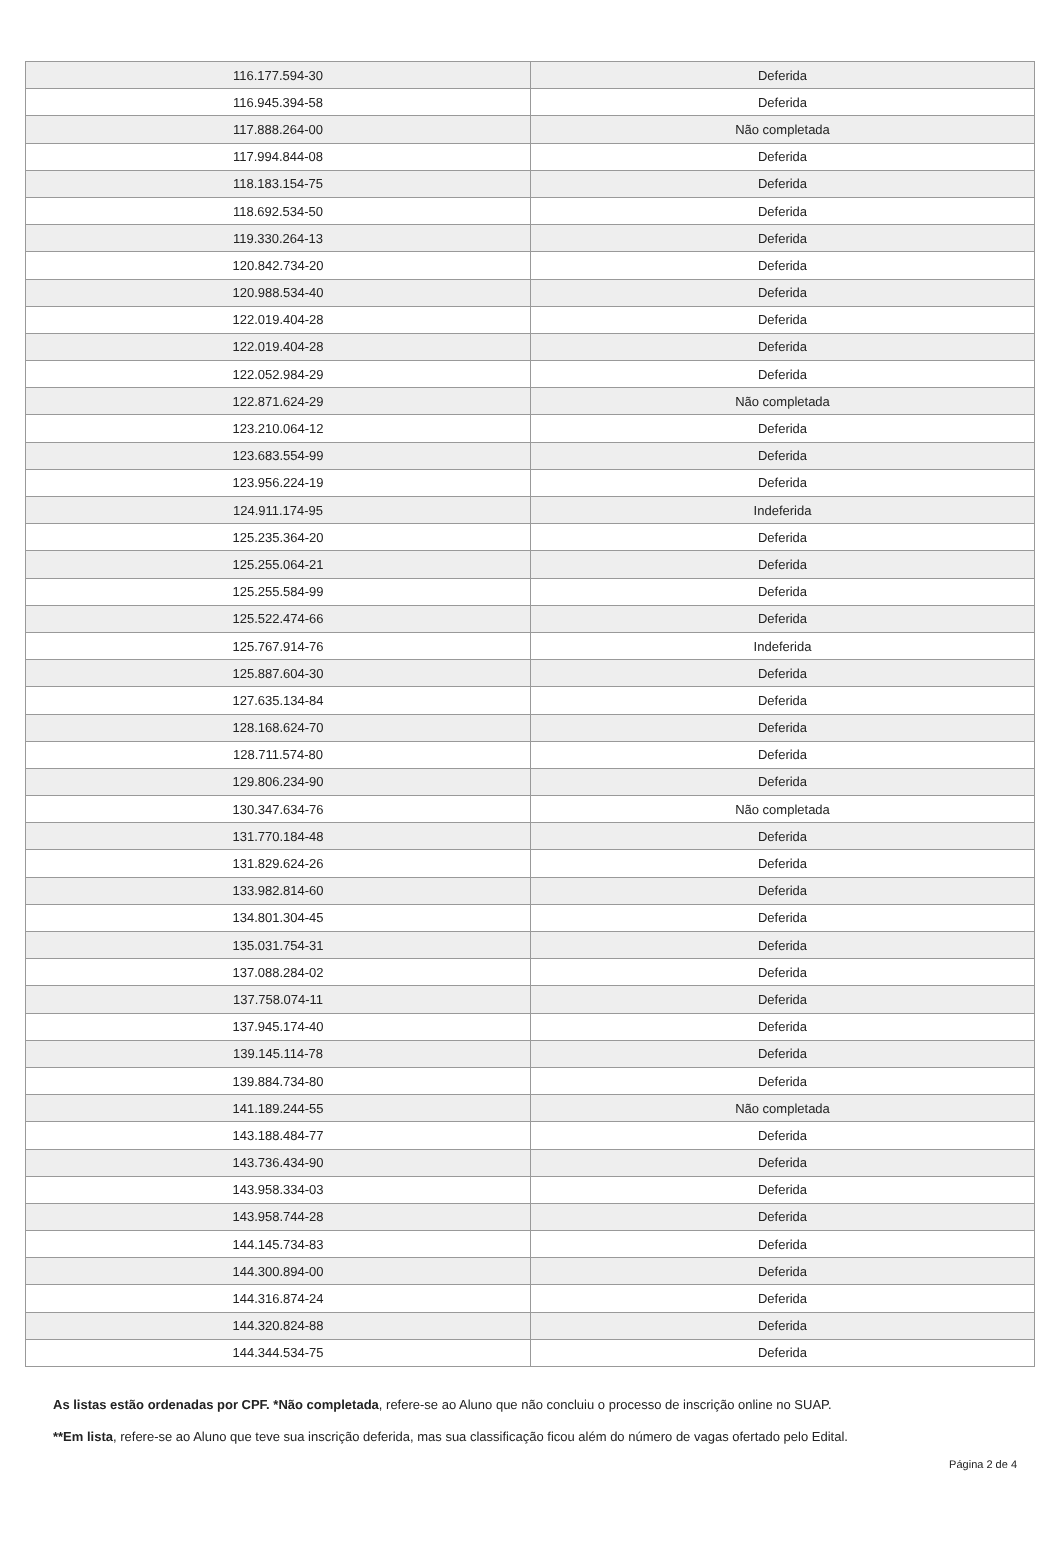| 116.177.594-30 | Deferida |
| 116.945.394-58 | Deferida |
| 117.888.264-00 | Não completada |
| 117.994.844-08 | Deferida |
| 118.183.154-75 | Deferida |
| 118.692.534-50 | Deferida |
| 119.330.264-13 | Deferida |
| 120.842.734-20 | Deferida |
| 120.988.534-40 | Deferida |
| 122.019.404-28 | Deferida |
| 122.019.404-28 | Deferida |
| 122.052.984-29 | Deferida |
| 122.871.624-29 | Não completada |
| 123.210.064-12 | Deferida |
| 123.683.554-99 | Deferida |
| 123.956.224-19 | Deferida |
| 124.911.174-95 | Indeferida |
| 125.235.364-20 | Deferida |
| 125.255.064-21 | Deferida |
| 125.255.584-99 | Deferida |
| 125.522.474-66 | Deferida |
| 125.767.914-76 | Indeferida |
| 125.887.604-30 | Deferida |
| 127.635.134-84 | Deferida |
| 128.168.624-70 | Deferida |
| 128.711.574-80 | Deferida |
| 129.806.234-90 | Deferida |
| 130.347.634-76 | Não completada |
| 131.770.184-48 | Deferida |
| 131.829.624-26 | Deferida |
| 133.982.814-60 | Deferida |
| 134.801.304-45 | Deferida |
| 135.031.754-31 | Deferida |
| 137.088.284-02 | Deferida |
| 137.758.074-11 | Deferida |
| 137.945.174-40 | Deferida |
| 139.145.114-78 | Deferida |
| 139.884.734-80 | Deferida |
| 141.189.244-55 | Não completada |
| 143.188.484-77 | Deferida |
| 143.736.434-90 | Deferida |
| 143.958.334-03 | Deferida |
| 143.958.744-28 | Deferida |
| 144.145.734-83 | Deferida |
| 144.300.894-00 | Deferida |
| 144.316.874-24 | Deferida |
| 144.320.824-88 | Deferida |
| 144.344.534-75 | Deferida |
As listas estão ordenadas por CPF. *Não completada, refere-se ao Aluno que não concluiu o processo de inscrição online no SUAP.
**Em lista, refere-se ao Aluno que teve sua inscrição deferida, mas sua classificação ficou além do número de vagas ofertado pelo Edital.
Página 2 de 4